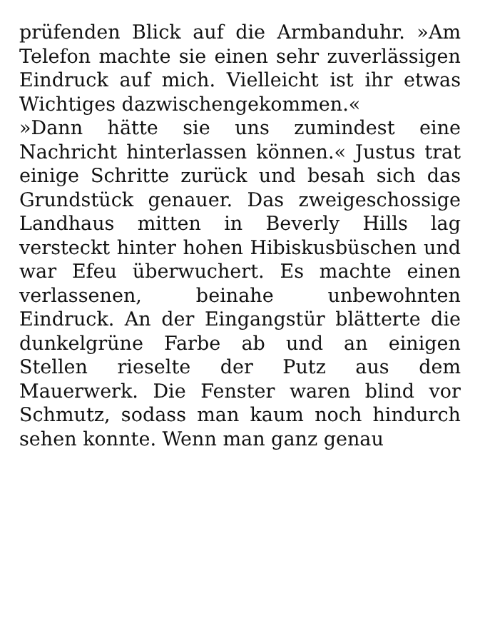prüfenden Blick auf die Armbanduhr. »Am Telefon machte sie einen sehr zuverlässigen Eindruck auf mich. Vielleicht ist ihr etwas Wichtiges dazwischengekommen.«
»Dann hätte sie uns zumindest eine Nachricht hinterlassen können.« Justus trat einige Schritte zurück und besah sich das Grundstück genauer. Das zweigeschossige Landhaus mitten in Beverly Hills lag versteckt hinter hohen Hibiskusbüschen und war Efeu überwuchert. Es machte einen verlassenen, beinahe unbewohnten Eindruck. An der Eingangstür blätterte die dunkelgrüne Farbe ab und an einigen Stellen rieselte der Putz aus dem Mauerwerk. Die Fenster waren blind vor Schmutz, sodass man kaum noch hindurch sehen konnte. Wenn man ganz genau